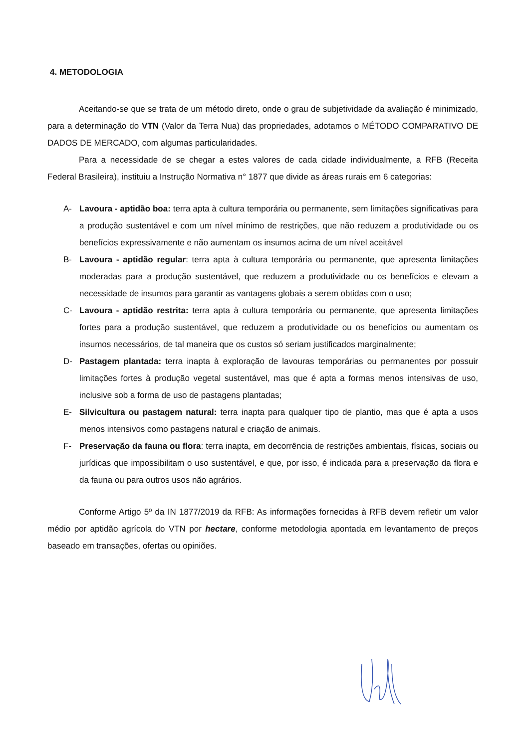4. METODOLOGIA
Aceitando-se que se trata de um método direto, onde o grau de subjetividade da avaliação é minimizado, para a determinação do VTN (Valor da Terra Nua) das propriedades, adotamos o MÉTODO COMPARATIVO DE DADOS DE MERCADO, com algumas particularidades.
Para a necessidade de se chegar a estes valores de cada cidade individualmente, a RFB (Receita Federal Brasileira), instituiu a Instrução Normativa n° 1877 que divide as áreas rurais em 6 categorias:
A- Lavoura - aptidão boa: terra apta à cultura temporária ou permanente, sem limitações significativas para a produção sustentável e com um nível mínimo de restrições, que não reduzem a produtividade ou os benefícios expressivamente e não aumentam os insumos acima de um nível aceitável
B- Lavoura - aptidão regular: terra apta à cultura temporária ou permanente, que apresenta limitações moderadas para a produção sustentável, que reduzem a produtividade ou os benefícios e elevam a necessidade de insumos para garantir as vantagens globais a serem obtidas com o uso;
C- Lavoura - aptidão restrita: terra apta à cultura temporária ou permanente, que apresenta limitações fortes para a produção sustentável, que reduzem a produtividade ou os benefícios ou aumentam os insumos necessários, de tal maneira que os custos só seriam justificados marginalmente;
D- Pastagem plantada: terra inapta à exploração de lavouras temporárias ou permanentes por possuir limitações fortes à produção vegetal sustentável, mas que é apta a formas menos intensivas de uso, inclusive sob a forma de uso de pastagens plantadas;
E- Silvicultura ou pastagem natural: terra inapta para qualquer tipo de plantio, mas que é apta a usos menos intensivos como pastagens natural e criação de animais.
F- Preservação da fauna ou flora: terra inapta, em decorrência de restrições ambientais, físicas, sociais ou jurídicas que impossibilitam o uso sustentável, e que, por isso, é indicada para a preservação da flora e da fauna ou para outros usos não agrários.
Conforme Artigo 5º da IN 1877/2019 da RFB: As informações fornecidas à RFB devem refletir um valor médio por aptidão agrícola do VTN por hectare, conforme metodologia apontada em levantamento de preços baseado em transações, ofertas ou opiniões.